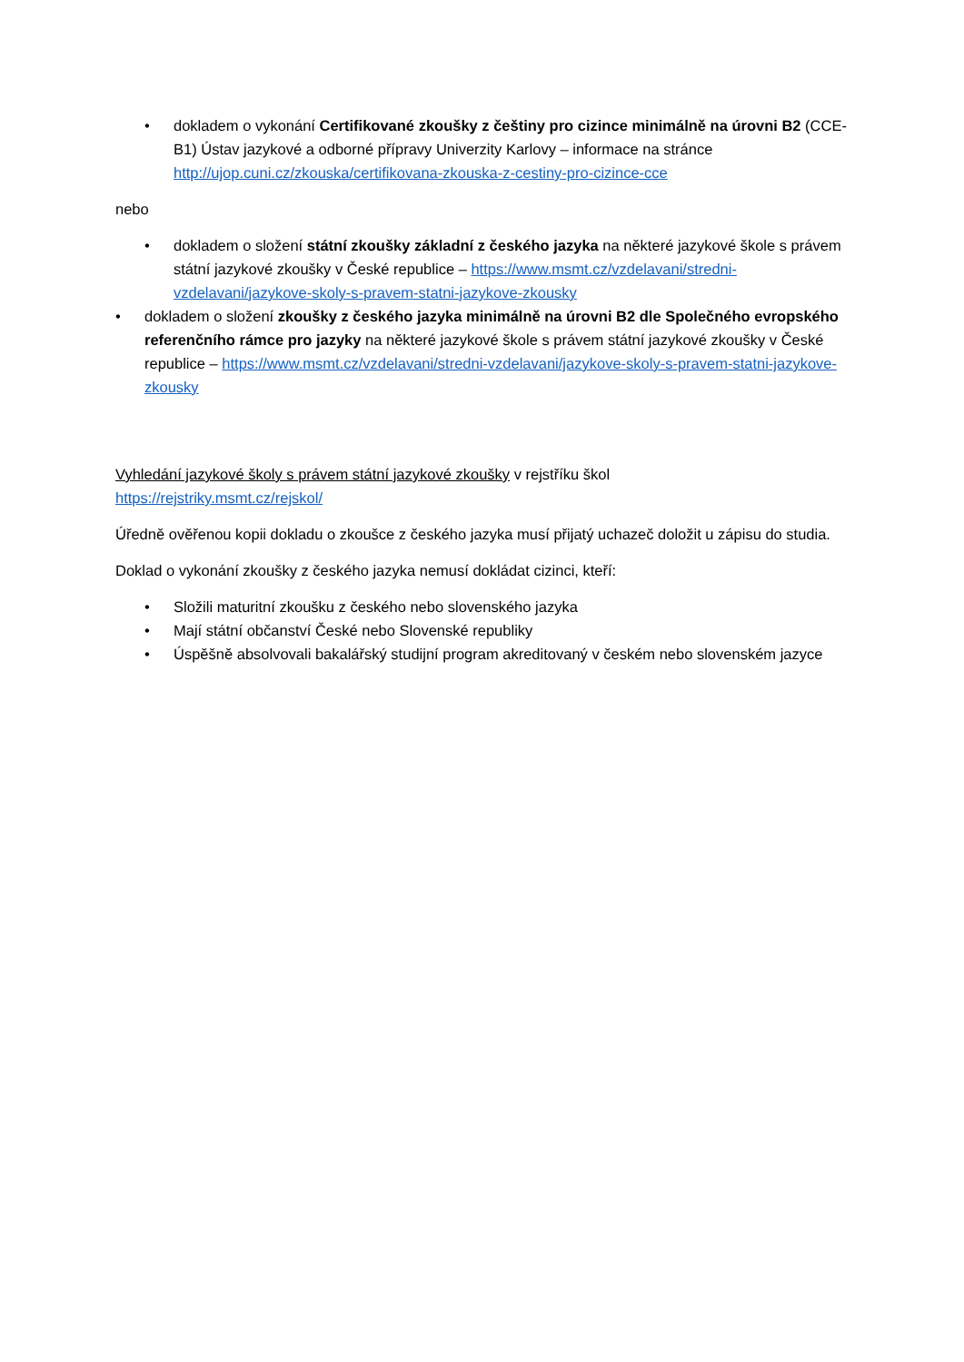• dokladem o vykonání Certifikované zkoušky z češtiny pro cizince minimálně na úrovni B2 (CCE-B1) Ústav jazykové a odborné přípravy Univerzity Karlovy – informace na stránce http://ujop.cuni.cz/zkouska/certifikovana-zkouska-z-cestiny-pro-cizince-cce
nebo
• dokladem o složení státní zkoušky základní z českého jazyka na některé jazykové škole s právem státní jazykové zkoušky v České republice – https://www.msmt.cz/vzdelavani/stredni-vzdelavani/jazykove-skoly-s-pravem-statni-jazykove-zkousky
• dokladem o složení zkoušky z českého jazyka minimálně na úrovni B2 dle Společného evropského referenčního rámce pro jazyky na některé jazykové škole s právem státní jazykové zkoušky v České republice – https://www.msmt.cz/vzdelavani/stredni-vzdelavani/jazykove-skoly-s-pravem-statni-jazykove-zkousky
Vyhledání jazykové školy s právem státní jazykové zkoušky v rejstříku škol
https://rejstriky.msmt.cz/rejskol/
Úředně ověřenou kopii dokladu o zkoušce z českého jazyka musí přijatý uchazeč doložit u zápisu do studia.
Doklad o vykonání zkoušky z českého jazyka nemusí dokládat cizinci, kteří:
• Složili maturitní zkoušku z českého nebo slovenského jazyka
• Mají státní občanství České nebo Slovenské republiky
• Úspěšně absolvovali bakalářský studijní program akreditovaný v českém nebo slovenském jazyce